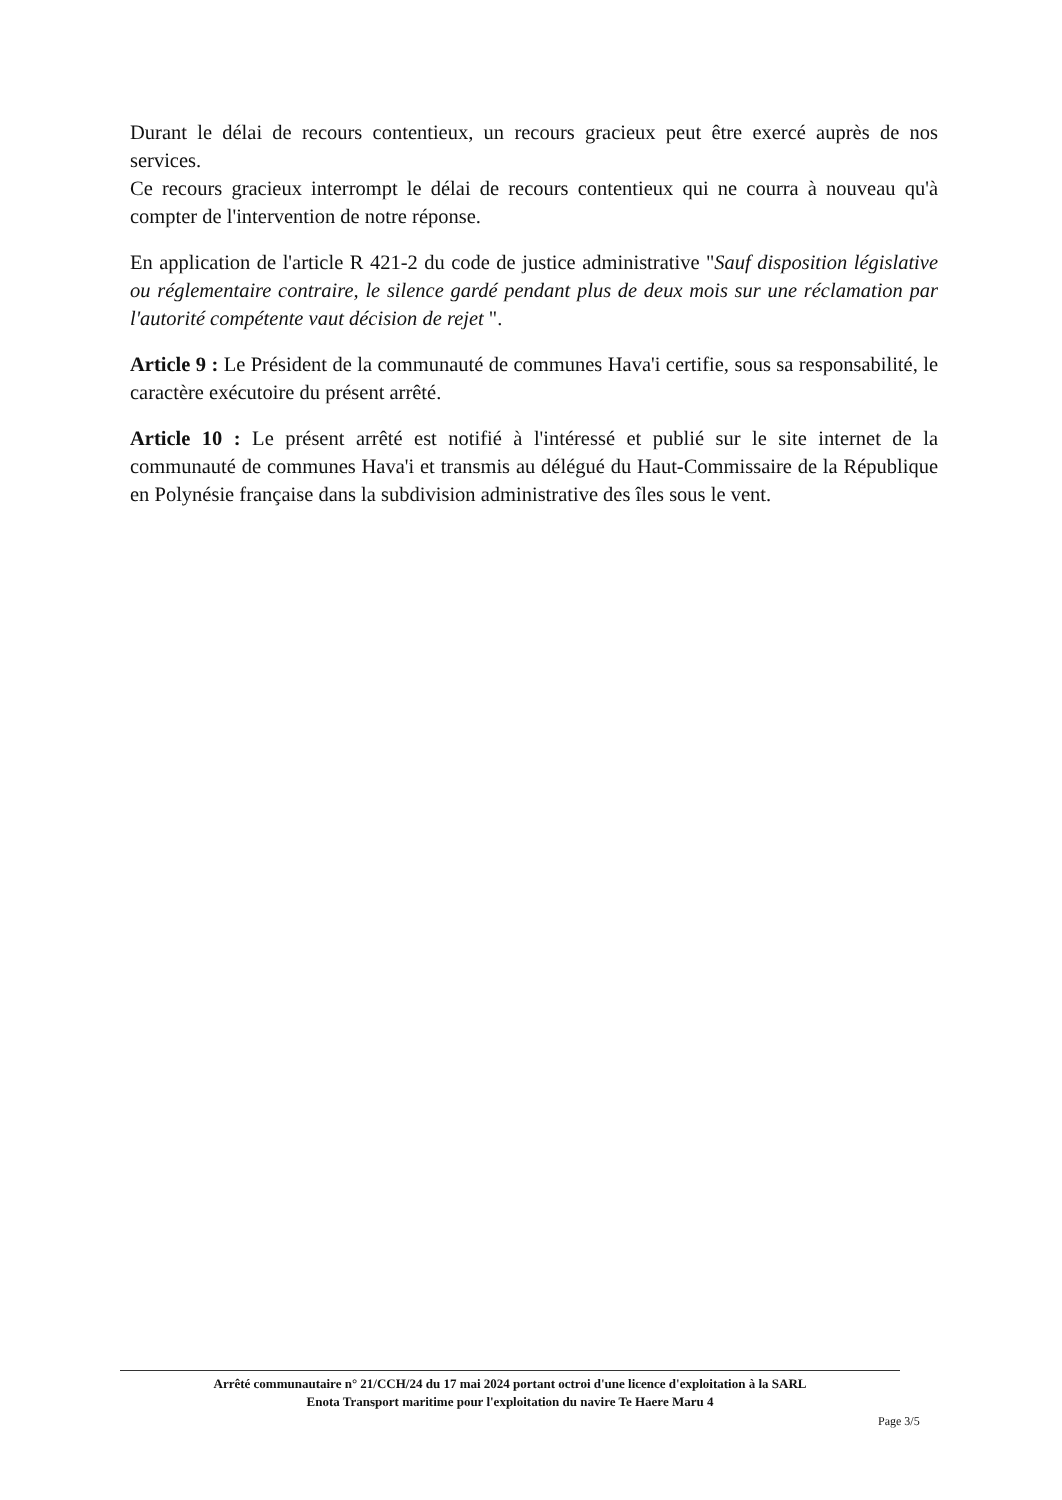Durant le délai de recours contentieux, un recours gracieux peut être exercé auprès de nos services.
Ce recours gracieux interrompt le délai de recours contentieux qui ne courra à nouveau qu'à compter de l'intervention de notre réponse.
En application de l'article R 421-2 du code de justice administrative "Sauf disposition législative ou réglementaire contraire, le silence gardé pendant plus de deux mois sur une réclamation par l'autorité compétente vaut décision de rejet ".
Article 9 : Le Président de la communauté de communes Hava'i certifie, sous sa responsabilité, le caractère exécutoire du présent arrêté.
Article 10 : Le présent arrêté est notifié à l'intéressé et publié sur le site internet de la communauté de communes Hava'i et transmis au délégué du Haut-Commissaire de la République en Polynésie française dans la subdivision administrative des îles sous le vent.
Arrêté communautaire n° 21/CCH/24 du 17 mai 2024 portant octroi d'une licence d'exploitation à la SARL
Enota Transport maritime pour l'exploitation du navire Te Haere Maru 4
Page 3/5